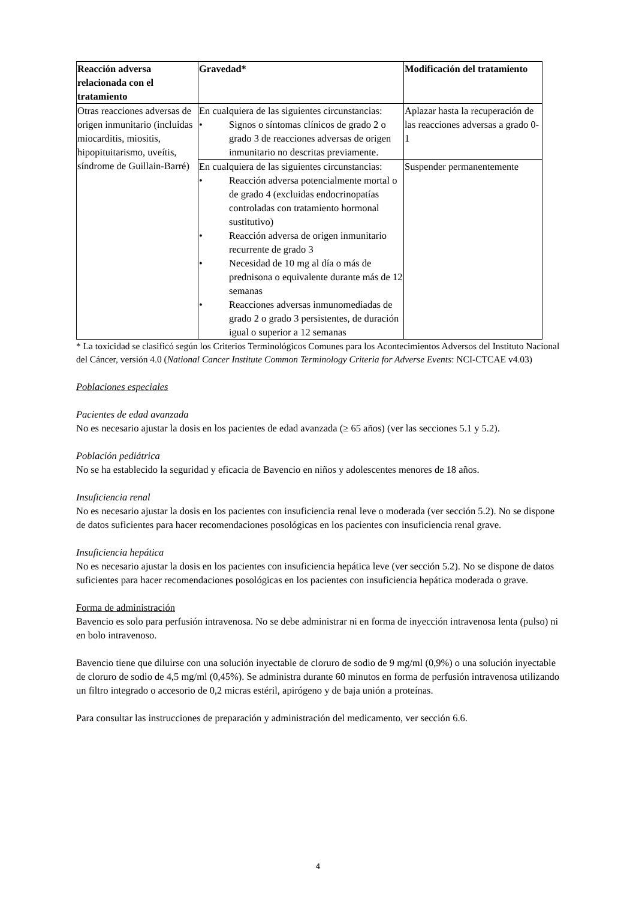| Reacción adversa relacionada con el tratamiento | Gravedad* | Modificación del tratamiento |
| --- | --- | --- |
| Otras reacciones adversas de origen inmunitario (incluidas miocarditis, miositis, hipopituitarismo, uveítis, síndrome de Guillain-Barré) | En cualquiera de las siguientes circunstancias: • Signos o síntomas clínicos de grado 2 o grado 3 de reacciones adversas de origen inmunitario no descritas previamente. | Aplazar hasta la recuperación de las reacciones adversas a grado 0-1 |
| | En cualquiera de las siguientes circunstancias: • Reacción adversa potencialmente mortal o de grado 4 (excluidas endocrinopatías controladas con tratamiento hormonal sustitutivo) • Reacción adversa de origen inmunitario recurrente de grado 3 • Necesidad de 10 mg al día o más de prednisona o equivalente durante más de 12 semanas • Reacciones adversas inmunomediadas de grado 2 o grado 3 persistentes, de duración igual o superior a 12 semanas | Suspender permanentemente |
* La toxicidad se clasificó según los Criterios Terminológicos Comunes para los Acontecimientos Adversos del Instituto Nacional del Cáncer, versión 4.0 (National Cancer Institute Common Terminology Criteria for Adverse Events: NCI-CTCAE v4.03)
Poblaciones especiales
Pacientes de edad avanzada
No es necesario ajustar la dosis en los pacientes de edad avanzada (≥ 65 años) (ver las secciones 5.1 y 5.2).
Población pediátrica
No se ha establecido la seguridad y eficacia de Bavencio en niños y adolescentes menores de 18 años.
Insuficiencia renal
No es necesario ajustar la dosis en los pacientes con insuficiencia renal leve o moderada (ver sección 5.2). No se dispone de datos suficientes para hacer recomendaciones posológicas en los pacientes con insuficiencia renal grave.
Insuficiencia hepática
No es necesario ajustar la dosis en los pacientes con insuficiencia hepática leve (ver sección 5.2). No se dispone de datos suficientes para hacer recomendaciones posológicas en los pacientes con insuficiencia hepática moderada o grave.
Forma de administración
Bavencio es solo para perfusión intravenosa. No se debe administrar ni en forma de inyección intravenosa lenta (pulso) ni en bolo intravenoso.
Bavencio tiene que diluirse con una solución inyectable de cloruro de sodio de 9 mg/ml (0,9%) o una solución inyectable de cloruro de sodio de 4,5 mg/ml (0,45%). Se administra durante 60 minutos en forma de perfusión intravenosa utilizando un filtro integrado o accesorio de 0,2 micras estéril, apirógeno y de baja unión a proteínas.
Para consultar las instrucciones de preparación y administración del medicamento, ver sección 6.6.
4